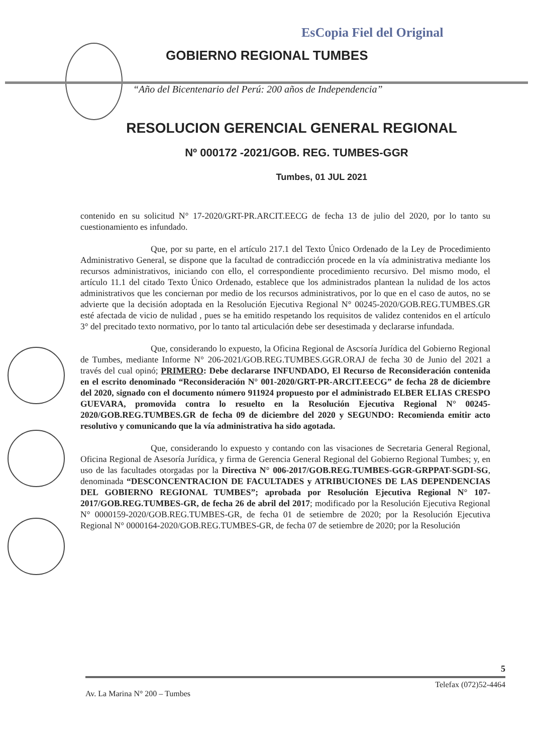EsCopia Fiel del Original
GOBIERNO REGIONAL TUMBES
“Año del Bicentenario del Perú: 200 años de Independencia”
RESOLUCION GERENCIAL GENERAL REGIONAL
Nº 000172 -2021/GOB. REG. TUMBES-GGR
Tumbes, 01 JUL 2021
contenido en su solicitud N° 17-2020/GRT-PR.ARCIT.EECG de fecha 13 de julio del 2020, por lo tanto su cuestionamiento es infundado.
Que, por su parte, en el artículo 217.1 del Texto Único Ordenado de la Ley de Procedimiento Administrativo General, se dispone que la facultad de contradicción procede en la vía administrativa mediante los recursos administrativos, iniciando con ello, el correspondiente procedimiento recursivo. Del mismo modo, el artículo 11.1 del citado Texto Único Ordenado, establece que los administrados plantean la nulidad de los actos administrativos que les conciernan por medio de los recursos administrativos, por lo que en el caso de autos, no se advierte que la decisión adoptada en la Resolución Ejecutiva Regional N° 00245-2020/GOB.REG.TUMBES.GR esté afectada de vicio de nulidad , pues se ha emitido respetando los requisitos de validez contenidos en el artículo 3° del precitado texto normativo, por lo tanto tal articulación debe ser desestimada y declararse infundada.
Que, considerando lo expuesto, la Oficina Regional de Ascsoría Jurídica del Gobierno Regional de Tumbes, mediante Informe N° 206-2021/GOB.REG.TUMBES.GGR.ORAJ de fecha 30 de Junio del 2021 a través del cual opinó; PRIMERO: Debe declararse INFUNDADO, El Recurso de Reconsideración contenida en el escrito denominado “Reconsideración N° 001-2020/GRT-PR-ARCIT.EECG” de fecha 28 de diciembre del 2020, signado con el documento número 911924 propuesto por el administrado ELBER ELIAS CRESPO GUEVARA, promovida contra lo resuelto en la Resolución Ejecutiva Regional N° 00245-2020/GOB.REG.TUMBES.GR de fecha 09 de diciembre del 2020 y SEGUNDO: Recomienda emitir acto resolutivo y comunicando que la vía administrativa ha sido agotada.
Que, considerando lo expuesto y contando con las visaciones de Secretaria General Regional, Oficina Regional de Asesoría Jurídica, y firma de Gerencia General Regional del Gobierno Regional Tumbes; y, en uso de las facultades otorgadas por la Directiva N° 006-2017/GOB.REG.TUMBES-GGR-GRPPAT-SGDI-SG, denominada “DESCONCENTRACION DE FACULTADES y ATRIBUCIONES DE LAS DEPENDENCIAS DEL GOBIERNO REGIONAL TUMBES”; aprobada por Resolución Ejecutiva Regional N° 107-2017/GOB.REG.TUMBES-GR, de fecha 26 de abril del 2017; modificado por la Resolución Ejecutiva Regional N° 0000159-2020/GOB.REG.TUMBES-GR, de fecha 01 de setiembre de 2020; por la Resolución Ejecutiva Regional N° 0000164-2020/GOB.REG.TUMBES-GR, de fecha 07 de setiembre de 2020; por la Resolución
5
Telefax (072)52-4464
Av. La Marina N° 200 – Tumbes